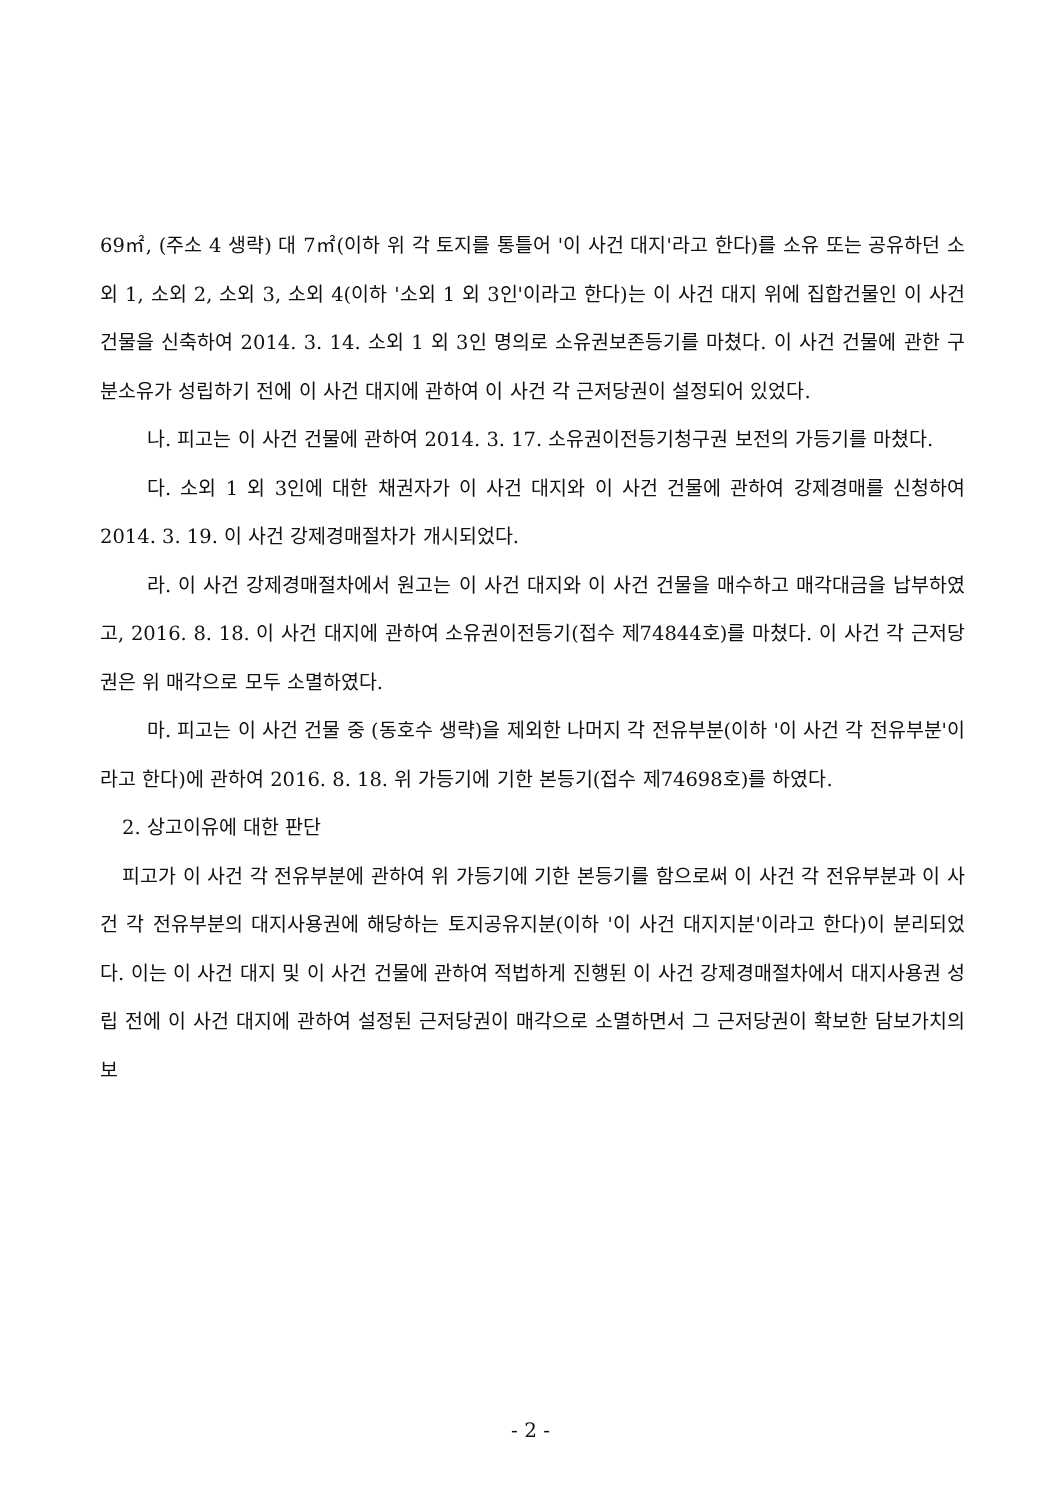69㎡, (주소 4 생략) 대 7㎡(이하 위 각 토지를 통틀어 '이 사건 대지'라고 한다)를 소유 또는 공유하던 소외 1, 소외 2, 소외 3, 소외 4(이하 '소외 1 외 3인'이라고 한다)는 이 사건 대지 위에 집합건물인 이 사건 건물을 신축하여 2014. 3. 14. 소외 1 외 3인 명의로 소유권보존등기를 마쳤다. 이 사건 건물에 관한 구분소유가 성립하기 전에 이 사건 대지에 관하여 이 사건 각 근저당권이 설정되어 있었다.
나. 피고는 이 사건 건물에 관하여 2014. 3. 17. 소유권이전등기청구권 보전의 가등기를 마쳤다.
다. 소외 1 외 3인에 대한 채권자가 이 사건 대지와 이 사건 건물에 관하여 강제경매를 신청하여 2014. 3. 19. 이 사건 강제경매절차가 개시되었다.
라. 이 사건 강제경매절차에서 원고는 이 사건 대지와 이 사건 건물을 매수하고 매각대금을 납부하였고, 2016. 8. 18. 이 사건 대지에 관하여 소유권이전등기(접수 제74844호)를 마쳤다. 이 사건 각 근저당권은 위 매각으로 모두 소멸하였다.
마. 피고는 이 사건 건물 중 (동호수 생략)을 제외한 나머지 각 전유부분(이하 '이 사건 각 전유부분'이라고 한다)에 관하여 2016. 8. 18. 위 가등기에 기한 본등기(접수 제74698호)를 하였다.
2. 상고이유에 대한 판단
피고가 이 사건 각 전유부분에 관하여 위 가등기에 기한 본등기를 함으로써 이 사건 각 전유부분과 이 사건 각 전유부분의 대지사용권에 해당하는 토지공유지분(이하 '이 사건 대지지분'이라고 한다)이 분리되었다. 이는 이 사건 대지 및 이 사건 건물에 관하여 적법하게 진행된 이 사건 강제경매절차에서 대지사용권 성립 전에 이 사건 대지에 관하여 설정된 근저당권이 매각으로 소멸하면서 그 근저당권이 확보한 담보가치의 보
- 2 -